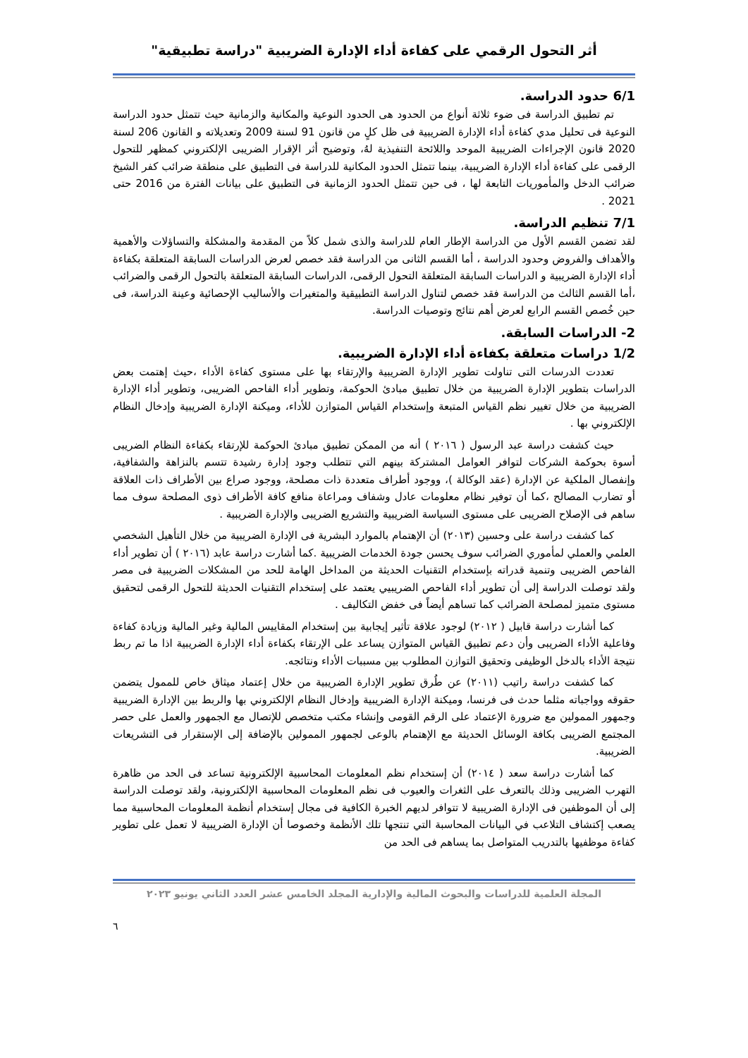أثر التحول الرقمي على كفاءة أداء الإدارة الضريبية "دراسة تطبيقية"
6/1 حدود الدراسة.
تم تطبيق الدراسة فى ضوء ثلاثة أنواع من الحدود هى الحدود النوعية والمكانية والزمانية حيث تتمثل حدود الدراسة النوعية فى تحليل مدي كفاءة أداء الإدارة الضريبية فى ظل كلٍ من قانون 91 لسنة 2009 وتعديلاته و القانون 206 لسنة 2020 قانون الإجراءات الضريبية الموحد واللائحة التنفيذية لهُ، وتوضيح أثر الإقرار الضريبى الإلكتروني كمظهر للتحول الرقمى على كفاءة أداء الإدارة الضريبية، بينما تتمثل الحدود المكانية للدراسة فى التطبيق على منطقة ضرائب كفر الشيخ ضرائب الدخل والمأموريات التابعة لها ، فى حين تتمثل الحدود الزمانية فى التطبيق على بيانات الفترة من 2016 حتى 2021 .
7/1 تنظيم الدراسة.
لقد تضمن القسم الأول من الدراسة الإطار العام للدراسة والذى شمل كلاً من المقدمة والمشكلة والتساؤلات والأهمية والأهداف والفروض وحدود الدراسة ، أما القسم الثانى من الدراسة فقد خصص لعرض الدراسات السابقة المتعلقة بكفاءة أداء الإدارة الضريبية و الدراسات السابقة المتعلقة التحول الرقمى، الدراسات السابقة المتعلقة بالتحول الرقمى والضرائب ،أما القسم الثالث من الدراسة فقد خصص لتناول الدراسة التطبيقية والمتغيرات والأساليب الإحصائية وعينة الدراسة، فى حين خُصص القسم الرابع لعرض أهم نتائج وتوصيات الدراسة.
2- الدراسات السابقة.
1/2 دراسات متعلقة بكفاءة أداء الإدارة الضريبية.
تعددت الدرسات التى تناولت تطوير الإدارة الضريبية والإرتقاء بها على مستوى كفاءة الأداء ،حيث إهتمت بعض الدراسات بتطوير الإدارة الضريبية من خلال تطبيق مبادئ الحوكمة، وتطوير أداء الفاحص الضريبى، وتطوير أداء الإدارة الضريبية من خلال تغيير نظم القياس المتبعة وإستخدام القياس المتوازن للأداء، وميكنة الإدارة الضريبية وإدخال النظام الإلكتروني بها .
حيث كشفت دراسة عبد الرسول ( ٢٠١٦ ) أنه من الممكن تطبيق مبادئ الحوكمة للإرتقاء بكفاءة النظام الضريبى أسوة بحوكمة الشركات لتوافر العوامل المشتركة بينهم التي تتطلب وجود إدارة رشيدة تتسم بالنزاهة والشفافية، وإنفصال الملكية عن الإدارة (عقد الوكالة )، ووجود أطراف متعددة ذات مصلحة، ووجود صراع بين الأطراف ذات العلاقة أو تضارب المصالح ،كما أن توفير نظام معلومات عادل وشفاف ومراعاة منافع كافة الأطراف ذوى المصلحة سوف مما ساهم فى الإصلاح الضريبى على مستوى السياسة الضريبية والتشريع الضريبى والإدارة الضريبية .
كما كشفت دراسة على وحسين (٢٠١٣) أن الإهتمام بالموارد البشرية فى الإدارة الضريبية من خلال التأهيل الشخصي العلمي والعملي لمأموري الضرائب سوف يحسن جودة الخدمات الضريبية .كما أشارت دراسة عابد (٢٠١٦ ) أن تطوير أداء الفاحص الضريبى وتنمية قدراته بإستخدام التقنيات الحديثة من المداخل الهامة للحد من المشكلات الضريبية فى مصر ولقد توصلت الدراسة إلى أن تطوير أداء الفاحص الضريبيي يعتمد على إستخدام التقنيات الحديثة للتحول الرقمى لتحقيق مستوى متميز لمصلحة الضرائب كما تساهم أيضاً فى خفض التكاليف .
كما أشارت دراسة قابيل ( ٢٠١٢) لوجود علاقة تأثير إيجابية بين إستخدام المقاييس المالية وغير المالية وزيادة كفاءة وفاعلية الأداء الضريبى وأن دعم تطبيق القياس المتوازن يساعد على الإرتقاء بكفاءة أداء الإدارة الضريبية اذا ما تم ربط نتيجة الأداء بالدخل الوظيفى وتحقيق التوازن المطلوب بين مسببات الأداء ونتائجه.
كما كشفت دراسة راتيب (٢٠١١) عن طُرق تطوير الإدارة الضريبية من خلال إعتماد ميثاق خاص للممول يتضمن حقوقه وواجباته مثلما حدث فى فرنسا، وميكنة الإدارة الضريبية وإدخال النظام الإلكتروني بها والربط بين الإدارة الضريبية وجمهور الممولين مع ضرورة الإعتماد على الرقم القومى وإنشاء مكتب متخصص للإتصال مع الجمهور والعمل على حصر المجتمع الضريبى بكافة الوسائل الحديثة مع الإهتمام بالوعى لجمهور الممولين بالإضافة إلى الإستقرار فى التشريعات الضريبية.
كما أشارت دراسة سعد ( ٢٠١٤) أن إستخدام نظم المعلومات المحاسبية الإلكترونية تساعد فى الحد من ظاهرة التهرب الضريبى وذلك بالتعرف على الثغرات والعيوب فى نظم المعلومات المحاسبية الإلكترونية، ولقد توصلت الدراسة إلى أن الموظفين فى الإدارة الضريبية لا تتوافر لديهم الخبرة الكافية فى مجال إستخدام أنظمة المعلومات المحاسبية مما يصعب إكتشاف التلاعب في البيانات المحاسبة التي تنتجها تلك الأنظمة وخصوصا أن الإدارة الضريبية لا تعمل على تطوير كفاءة موظفيها بالتدريب المتواصل بما يساهم فى الحد من
المجلة العلمية للدراسات والبحوث المالية والإدارية المجلد الخامس عشر العدد الثاني يونيو ٢٠٢٣
٦